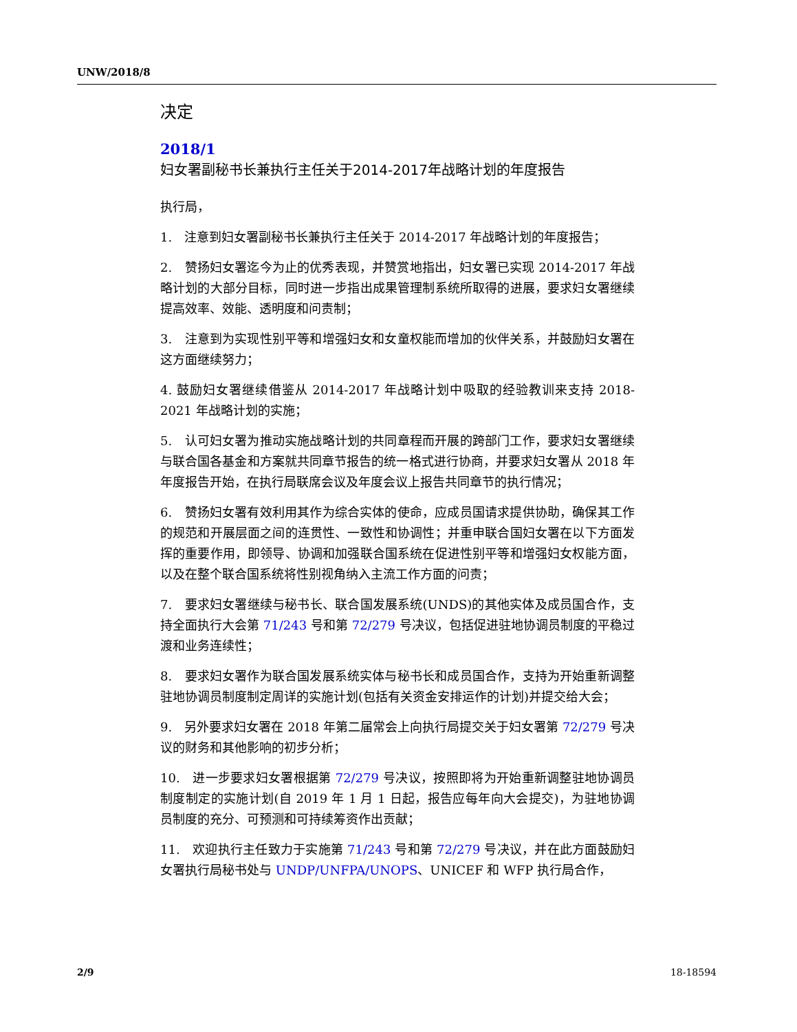UNW/2018/8
决定
2018/1
妇女署副秘书长兼执行主任关于2014-2017年战略计划的年度报告
执行局，
1.　注意到妇女署副秘书长兼执行主任关于 2014-2017 年战略计划的年度报告；
2.　赞扬妇女署迄今为止的优秀表现，并赞赏地指出，妇女署已实现 2014-2017 年战略计划的大部分目标，同时进一步指出成果管理制系统所取得的进展，要求妇女署继续提高效率、效能、透明度和问责制；
3.　注意到为实现性别平等和增强妇女和女童权能而增加的伙伴关系，并鼓励妇女署在这方面继续努力；
4. 鼓励妇女署继续借鉴从 2014-2017 年战略计划中吸取的经验教训来支持 2018-2021 年战略计划的实施；
5.　认可妇女署为推动实施战略计划的共同章程而开展的跨部门工作，要求妇女署继续与联合国各基金和方案就共同章节报告的统一格式进行协商，并要求妇女署从 2018 年年度报告开始，在执行局联席会议及年度会议上报告共同章节的执行情况；
6.　赞扬妇女署有效利用其作为综合实体的使命，应成员国请求提供协助，确保其工作的规范和开展层面之间的连贯性、一致性和协调性；并重申联合国妇女署在以下方面发挥的重要作用，即领导、协调和加强联合国系统在促进性别平等和增强妇女权能方面，以及在整个联合国系统将性别视角纳入主流工作方面的问责；
7.　要求妇女署继续与秘书长、联合国发展系统(UNDS)的其他实体及成员国合作，支持全面执行大会第 71/243 号和第 72/279 号决议，包括促进驻地协调员制度的平稳过渡和业务连续性；
8.　要求妇女署作为联合国发展系统实体与秘书长和成员国合作，支持为开始重新调整驻地协调员制度制定周详的实施计划(包括有关资金安排运作的计划)并提交给大会；
9.　另外要求妇女署在 2018 年第二届常会上向执行局提交关于妇女署第 72/279 号决议的财务和其他影响的初步分析；
10.　进一步要求妇女署根据第 72/279 号决议，按照即将为开始重新调整驻地协调员制度制定的实施计划(自 2019 年 1 月 1 日起，报告应每年向大会提交)，为驻地协调员制度的充分、可预测和可持续筹资作出贡献；
11.　欢迎执行主任致力于实施第 71/243 号和第 72/279 号决议，并在此方面鼓励妇女署执行局秘书处与 UNDP/UNFPA/UNOPS、UNICEF 和 WFP 执行局合作，
2/9 18-18594